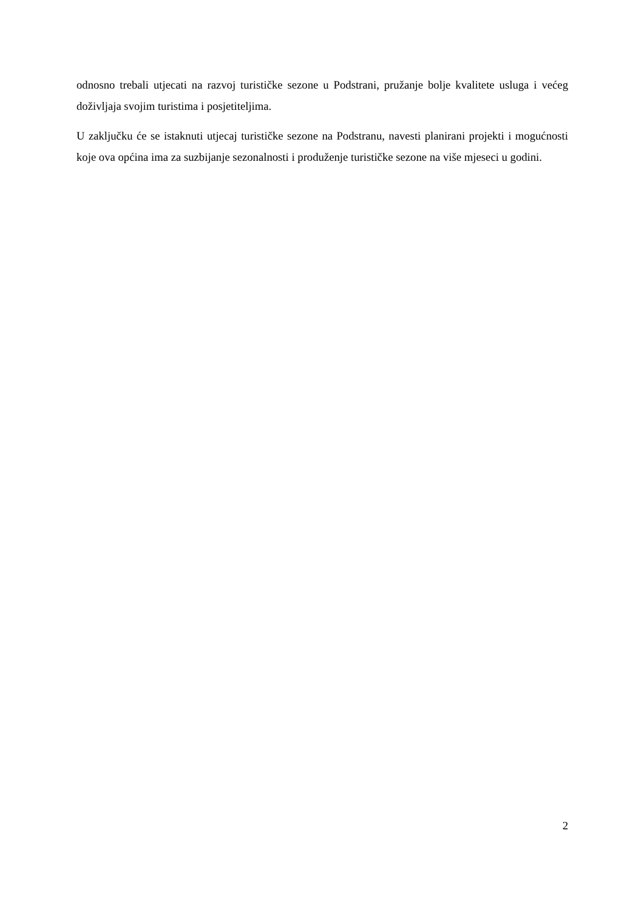odnosno trebali utjecati na razvoj turističke sezone u Podstrani, pružanje bolje kvalitete usluga i većeg doživljaja svojim turistima i posjetiteljima.
U zaključku će se istaknuti utjecaj turističke sezone na Podstranu, navesti planirani projekti i mogućnosti koje ova općina ima za suzbijanje sezonalnosti i produženje turističke sezone na više mjeseci u godini.
2